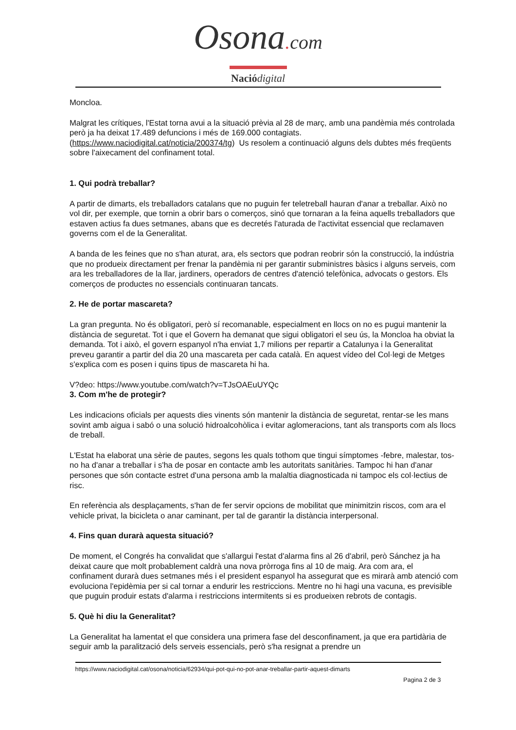Osona. com
Nació digital
Moncloa.
Malgrat les crítiques, l'Estat torna avui a la situació prèvia al 28 de març, amb una pandèmia més controlada però ja ha deixat 17.489 defuncions i més de 169.000 contagiats. (https://www.naciodigital.cat/noticia/200374/tg) Us resolem a continuació alguns dels dubtes més freqüents sobre l'aixecament del confinament total.
1. Qui podrà treballar?
A partir de dimarts, els treballadors catalans que no puguin fer teletreball hauran d'anar a treballar. Això no vol dir, per exemple, que tornin a obrir bars o comerços, sinó que tornaran a la feina aquells treballadors que estaven actius fa dues setmanes, abans que es decretés l'aturada de l'activitat essencial que reclamaven governs com el de la Generalitat.
A banda de les feines que no s'han aturat, ara, els sectors que podran reobrir són la construcció, la indústria que no produeix directament per frenar la pandèmia ni per garantir subministres bàsics i alguns serveis, com ara les treballadores de la llar, jardiners, operadors de centres d'atenció telefònica, advocats o gestors. Els comerços de productes no essencials continuaran tancats.
2. He de portar mascareta?
La gran pregunta. No és obligatori, però sí recomanable, especialment en llocs on no es pugui mantenir la distància de seguretat. Tot i que el Govern ha demanat que sigui obligatori el seu ús, la Moncloa ha obviat la demanda. Tot i això, el govern espanyol n'ha enviat 1,7 milions per repartir a Catalunya i la Generalitat preveu garantir a partir del dia 20 una mascareta per cada català. En aquest vídeo del Col·legi de Metges s'explica com es posen i quins tipus de mascareta hi ha.
V?deo: https://www.youtube.com/watch?v=TJsOAEuUYQc
3. Com m'he de protegir?
Les indicacions oficials per aquests dies vinents són mantenir la distància de seguretat, rentar-se les mans sovint amb aigua i sabó o una solució hidroalcohòlica i evitar aglomeracions, tant als transports com als llocs de treball.
L'Estat ha elaborat una sèrie de pautes, segons les quals tothom que tingui símptomes -febre, malestar, tos- no ha d'anar a treballar i s'ha de posar en contacte amb les autoritats sanitàries. Tampoc hi han d'anar persones que són contacte estret d'una persona amb la malaltia diagnosticada ni tampoc els col·lectius de risc.
En referència als desplaçaments, s'han de fer servir opcions de mobilitat que minimitzin riscos, com ara el vehicle privat, la bicicleta o anar caminant, per tal de garantir la distància interpersonal.
4. Fins quan durarà aquesta situació?
De moment, el Congrés ha convalidat que s'allargui l'estat d'alarma fins al 26 d'abril, però Sánchez ja ha deixat caure que molt probablement caldrà una nova pròrroga fins al 10 de maig. Ara com ara, el confinament durarà dues setmanes més i el president espanyol ha assegurat que es mirarà amb atenció com evoluciona l'epidèmia per si cal tornar a endurir les restriccions. Mentre no hi hagi una vacuna, es previsible que puguin produir estats d'alarma i restriccions intermitents si es produeixen rebrots de contagis.
5. Què hi diu la Generalitat?
La Generalitat ha lamentat el que considera una primera fase del desconfinament, ja que era partidària de seguir amb la paralització dels serveis essencials, però s'ha resignat a prendre un
https://www.naciodigital.cat/osona/noticia/62934/qui-pot-qui-no-pot-anar-treballar-partir-aquest-dimarts
Pagina 2 de 3